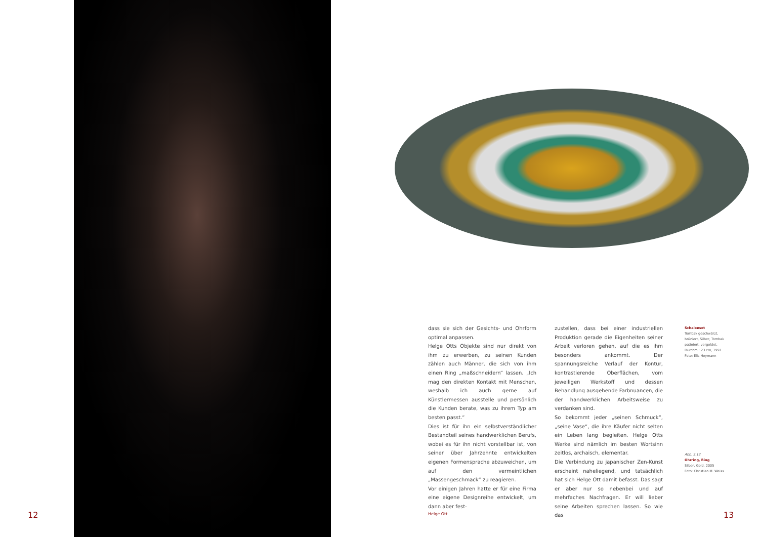12
dass sie sich der Gesichts- und Ohrform optimal anpassen.
Helge Otts Objekte sind nur direkt von ihm zu erwerben, zu seinen Kunden zählen auch Männer, die sich von ihm einen Ring „maßschneidern“ lassen. „Ich mag den direkten Kontakt mit Menschen, weshalb ich auch gerne auf Künstlermessen ausstelle und persönlich die Kunden berate, was zu ihrem Typ am besten passt.“
Dies ist für ihn ein selbstverständlicher Bestandteil seines handwerklichen Berufs, wobei es für ihn nicht vorstellbar ist, von seiner über Jahrzehnte entwickelten eigenen Formensprache abzuweichen, um auf den vermeintlichen „Massengeschmack“ zu reagieren.
Vor einigen Jahren hatte er für eine Firma eine eigene Designreihe entwickelt, um dann aber fest-
zustellen, dass bei einer industriellen Produktion gerade die Eigenheiten seiner Arbeit verloren gehen, auf die es ihm besonders ankommt. Der spannungsreiche Verlauf der Kontur, kontrastierende Oberflächen, vom jeweiligen Werkstoff und dessen Behandlung ausgehende Farbnuancen, die der handwerklichen Arbeitsweise zu verdanken sind.
So bekommt jeder „seinen Schmuck“, „seine Vase“, die ihre Käufer nicht selten ein Leben lang begleiten. Helge Otts Werke sind nämlich im besten Wortsinn zeitlos, archaisch, elementar.
Die Verbindung zu japanischer Zen-Kunst erscheint naheliegend, und tatsächlich hat sich Helge Ott damit befasst. Das sagt er aber nur so nebenbei und auf mehrfaches Nachfragen. Er will lieber seine Arbeiten sprechen lassen. So wie das
Schalenset
Tombak geschwärzt, brüniert, Silber, Tombak patiniert, vergoldet, Durchm.: 23 cm, 1991
Foto: Elis Hoymann
Abb. S.12
Ohrring, Ring
Silber, Gold, 2005
Foto: Christian M. Weiss
Helge Ott 13